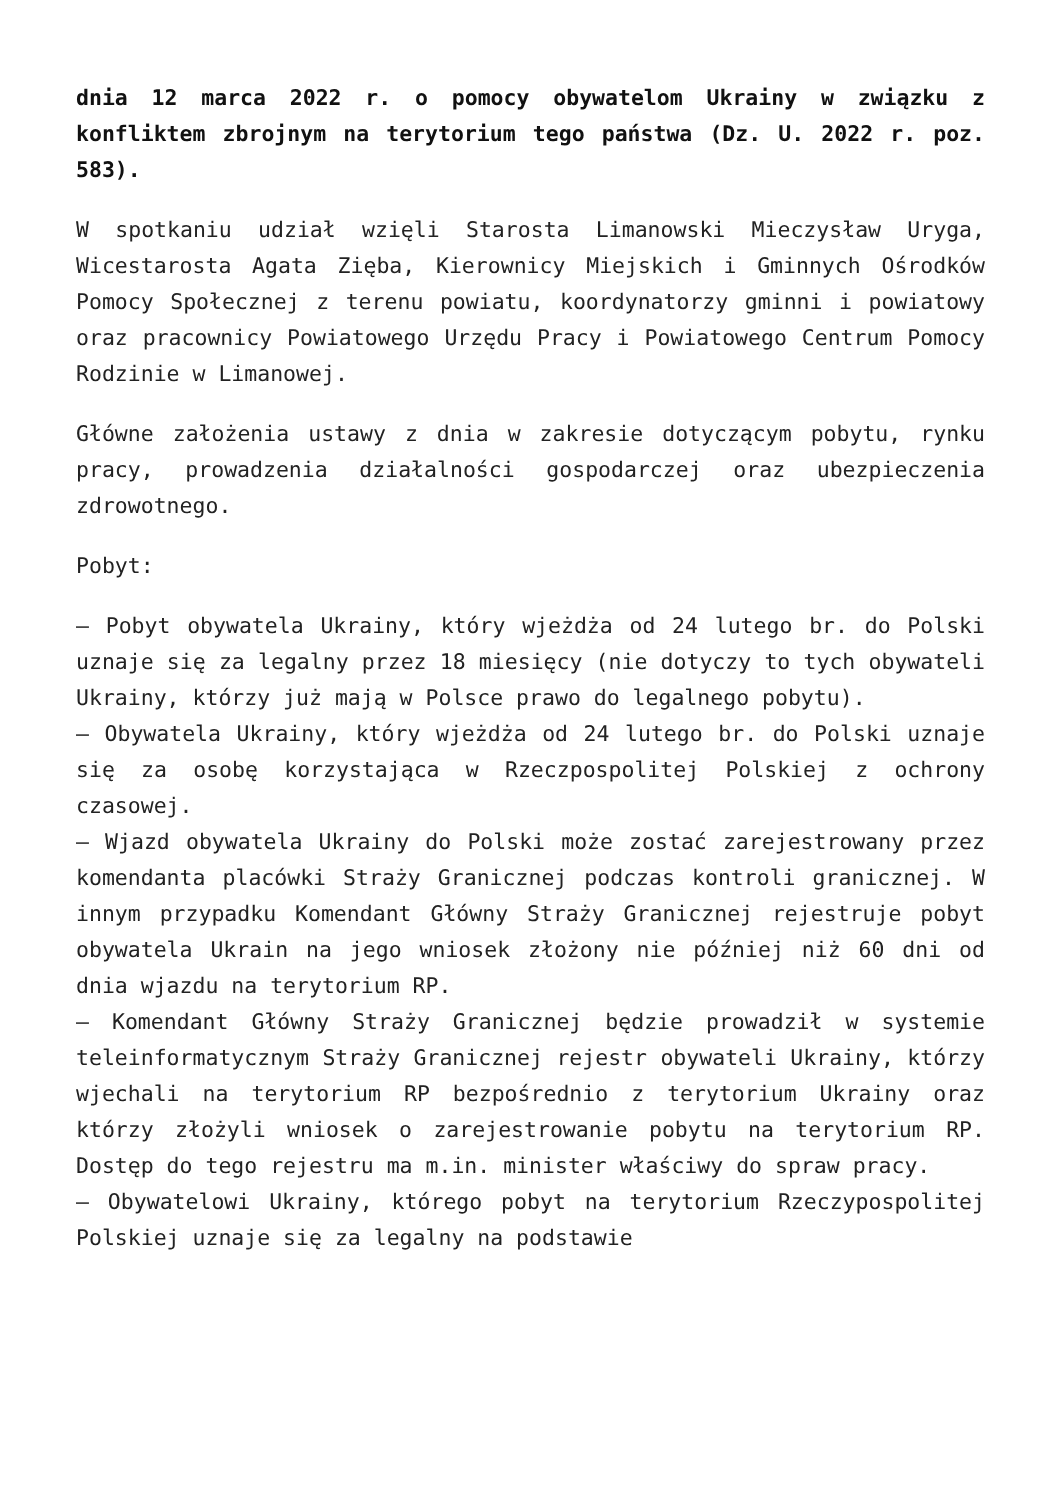dnia 12 marca 2022 r. o pomocy obywatelom Ukrainy w związku z konfliktem zbrojnym na terytorium tego państwa (Dz. U. 2022 r. poz. 583).
W spotkaniu udział wzięli Starosta Limanowski Mieczysław Uryga, Wicestarosta Agata Zięba, Kierownicy Miejskich i Gminnych Ośrodków Pomocy Społecznej z terenu powiatu, koordynatorzy gminni i powiatowy oraz pracownicy Powiatowego Urzędu Pracy i Powiatowego Centrum Pomocy Rodzinie w Limanowej.
Główne założenia ustawy z dnia w zakresie dotyczącym pobytu, rynku pracy, prowadzenia działalności gospodarczej oraz ubezpieczenia zdrowotnego.
Pobyt:
– Pobyt obywatela Ukrainy, który wjeżdża od 24 lutego br. do Polski uznaje się za legalny przez 18 miesięcy (nie dotyczy to tych obywateli Ukrainy, którzy już mają w Polsce prawo do legalnego pobytu).
– Obywatela Ukrainy, który wjeżdża od 24 lutego br. do Polski uznaje się za osobę korzystająca w Rzeczpospolitej Polskiej z ochrony czasowej.
– Wjazd obywatela Ukrainy do Polski może zostać zarejestrowany przez komendanta placówki Straży Granicznej podczas kontroli granicznej. W innym przypadku Komendant Główny Straży Granicznej rejestruje pobyt obywatela Ukrain na jego wniosek złożony nie później niż 60 dni od dnia wjazdu na terytorium RP.
– Komendant Główny Straży Granicznej będzie prowadził w systemie teleinformatycznym Straży Granicznej rejestr obywateli Ukrainy, którzy wjechali na terytorium RP bezpośrednio z terytorium Ukrainy oraz którzy złożyli wniosek o zarejestrowanie pobytu na terytorium RP. Dostęp do tego rejestru ma m.in. minister właściwy do spraw pracy.
– Obywatelowi Ukrainy, którego pobyt na terytorium Rzeczypospolitej Polskiej uznaje się za legalny na podstawie